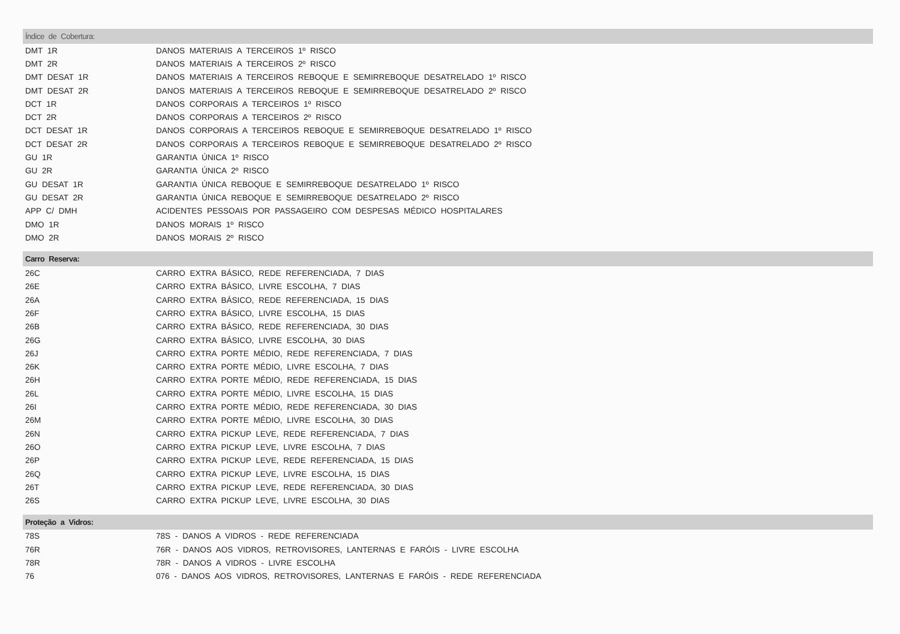| Índice de Cobertura: | |
| --- | --- |
| DMT 1R | DANOS MATERIAIS A TERCEIROS 1º RISCO |
| DMT 2R | DANOS MATERIAIS A TERCEIROS 2º RISCO |
| DMT DESAT 1R | DANOS MATERIAIS A TERCEIROS REBOQUE E SEMIRREBOQUE DESATRELADO 1º RISCO |
| DMT DESAT 2R | DANOS MATERIAIS A TERCEIROS REBOQUE E SEMIRREBOQUE DESATRELADO 2º RISCO |
| DCT 1R | DANOS CORPORAIS A TERCEIROS 1º RISCO |
| DCT 2R | DANOS CORPORAIS A TERCEIROS 2º RISCO |
| DCT DESAT 1R | DANOS CORPORAIS A TERCEIROS REBOQUE E SEMIRREBOQUE DESATRELADO 1º RISCO |
| DCT DESAT 2R | DANOS CORPORAIS A TERCEIROS REBOQUE E SEMIRREBOQUE DESATRELADO 2º RISCO |
| GU 1R | GARANTIA ÚNICA 1º RISCO |
| GU 2R | GARANTIA ÚNICA 2º RISCO |
| GU DESAT 1R | GARANTIA ÚNICA REBOQUE E SEMIRREBOQUE DESATRELADO 1º RISCO |
| GU DESAT 2R | GARANTIA ÚNICA REBOQUE E SEMIRREBOQUE DESATRELADO 2º RISCO |
| APP C/ DMH | ACIDENTES PESSOAIS POR PASSAGEIRO COM DESPESAS MÉDICO HOSPITALARES |
| DMO 1R | DANOS MORAIS 1º RISCO |
| DMO 2R | DANOS MORAIS 2º RISCO |
| Carro Reserva: | |
| 26C | CARRO EXTRA BÁSICO, REDE REFERENCIADA, 7 DIAS |
| 26E | CARRO EXTRA BÁSICO, LIVRE ESCOLHA, 7 DIAS |
| 26A | CARRO EXTRA BÁSICO, REDE REFERENCIADA, 15 DIAS |
| 26F | CARRO EXTRA BÁSICO, LIVRE ESCOLHA, 15 DIAS |
| 26B | CARRO EXTRA BÁSICO, REDE REFERENCIADA, 30 DIAS |
| 26G | CARRO EXTRA BÁSICO, LIVRE ESCOLHA, 30 DIAS |
| 26J | CARRO EXTRA PORTE MÉDIO, REDE REFERENCIADA, 7 DIAS |
| 26K | CARRO EXTRA PORTE MÉDIO, LIVRE ESCOLHA, 7 DIAS |
| 26H | CARRO EXTRA PORTE MÉDIO, REDE REFERENCIADA, 15 DIAS |
| 26L | CARRO EXTRA PORTE MÉDIO, LIVRE ESCOLHA, 15 DIAS |
| 26I | CARRO EXTRA PORTE MÉDIO, REDE REFERENCIADA, 30 DIAS |
| 26M | CARRO EXTRA PORTE MÉDIO, LIVRE ESCOLHA, 30 DIAS |
| 26N | CARRO EXTRA PICKUP LEVE, REDE REFERENCIADA, 7 DIAS |
| 26O | CARRO EXTRA PICKUP LEVE, LIVRE ESCOLHA, 7 DIAS |
| 26P | CARRO EXTRA PICKUP LEVE, REDE REFERENCIADA, 15 DIAS |
| 26Q | CARRO EXTRA PICKUP LEVE, LIVRE ESCOLHA, 15 DIAS |
| 26T | CARRO EXTRA PICKUP LEVE, REDE REFERENCIADA, 30 DIAS |
| 26S | CARRO EXTRA PICKUP LEVE, LIVRE ESCOLHA, 30 DIAS |
| Proteção a Vidros: | |
| 78S | 78S - DANOS A VIDROS - REDE REFERENCIADA |
| 76R | 76R - DANOS AOS VIDROS, RETROVISORES, LANTERNAS E FARÓIS - LIVRE ESCOLHA |
| 78R | 78R - DANOS A VIDROS - LIVRE ESCOLHA |
| 76 | 076 - DANOS AOS VIDROS, RETROVISORES, LANTERNAS E FARÓIS - REDE REFERENCIADA |